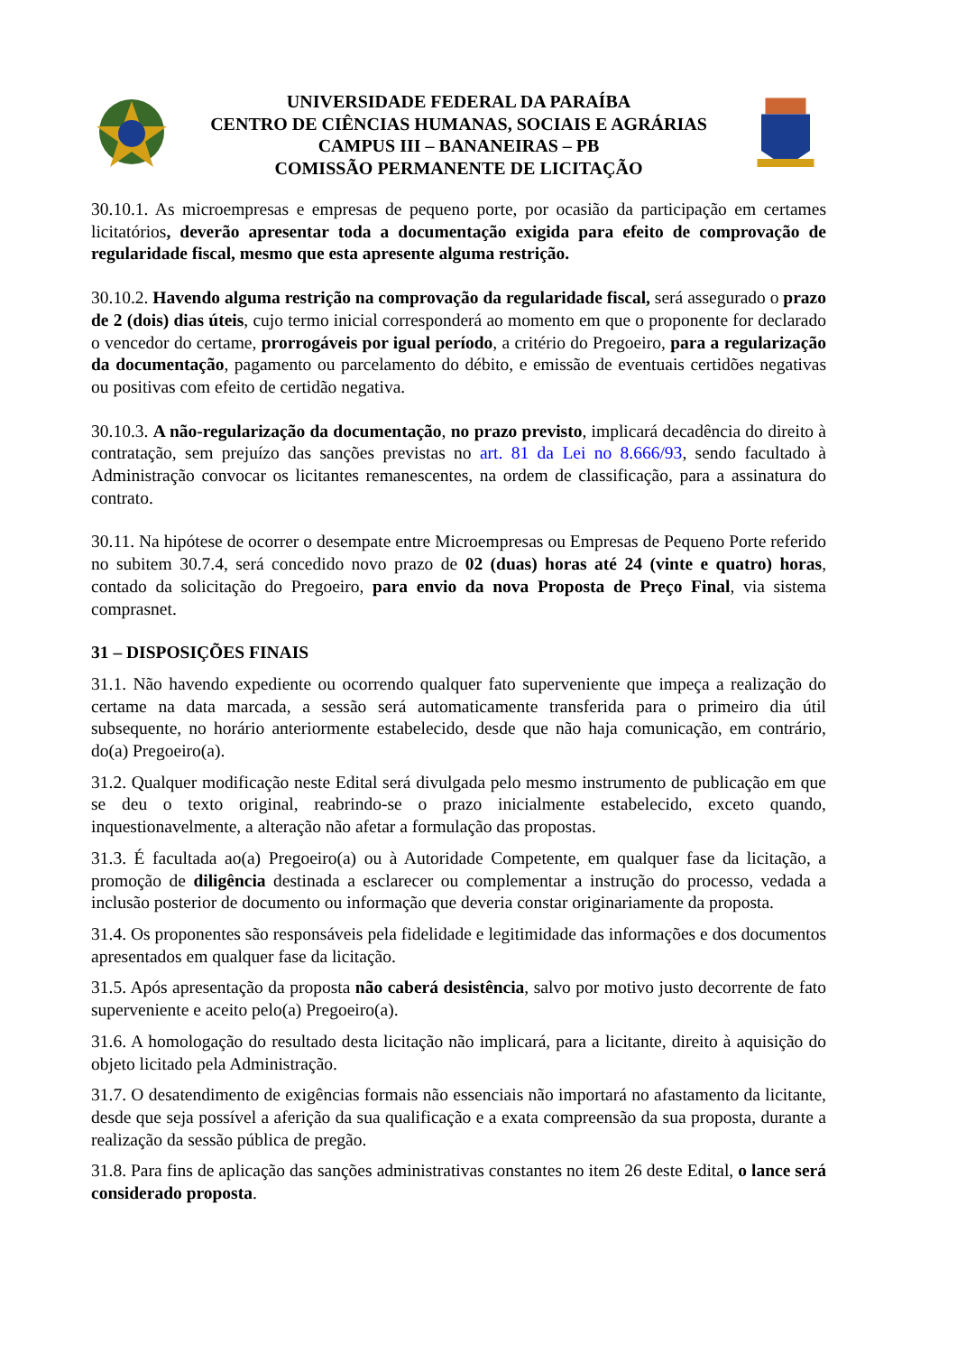UNIVERSIDADE FEDERAL DA PARAÍBA
CENTRO DE CIÊNCIAS HUMANAS, SOCIAIS E AGRÁRIAS
CAMPUS III – BANANEIRAS – PB
COMISSÃO PERMANENTE DE LICITAÇÃO
30.10.1. As microempresas e empresas de pequeno porte, por ocasião da participação em certames licitatórios, deverão apresentar toda a documentação exigida para efeito de comprovação de regularidade fiscal, mesmo que esta apresente alguma restrição.
30.10.2. Havendo alguma restrição na comprovação da regularidade fiscal, será assegurado o prazo de 2 (dois) dias úteis, cujo termo inicial corresponderá ao momento em que o proponente for declarado o vencedor do certame, prorrogáveis por igual período, a critério do Pregoeiro, para a regularização da documentação, pagamento ou parcelamento do débito, e emissão de eventuais certidões negativas ou positivas com efeito de certidão negativa.
30.10.3. A não-regularização da documentação, no prazo previsto, implicará decadência do direito à contratação, sem prejuízo das sanções previstas no art. 81 da Lei no 8.666/93, sendo facultado à Administração convocar os licitantes remanescentes, na ordem de classificação, para a assinatura do contrato.
30.11. Na hipótese de ocorrer o desempate entre Microempresas ou Empresas de Pequeno Porte referido no subitem 30.7.4, será concedido novo prazo de 02 (duas) horas até 24 (vinte e quatro) horas, contado da solicitação do Pregoeiro, para envio da nova Proposta de Preço Final, via sistema comprasnet.
31 – DISPOSIÇÕES FINAIS
31.1. Não havendo expediente ou ocorrendo qualquer fato superveniente que impeça a realização do certame na data marcada, a sessão será automaticamente transferida para o primeiro dia útil subsequente, no horário anteriormente estabelecido, desde que não haja comunicação, em contrário, do(a) Pregoeiro(a).
31.2. Qualquer modificação neste Edital será divulgada pelo mesmo instrumento de publicação em que se deu o texto original, reabrindo-se o prazo inicialmente estabelecido, exceto quando, inquestionavelmente, a alteração não afetar a formulação das propostas.
31.3. É facultada ao(a) Pregoeiro(a) ou à Autoridade Competente, em qualquer fase da licitação, a promoção de diligência destinada a esclarecer ou complementar a instrução do processo, vedada a inclusão posterior de documento ou informação que deveria constar originariamente da proposta.
31.4. Os proponentes são responsáveis pela fidelidade e legitimidade das informações e dos documentos apresentados em qualquer fase da licitação.
31.5. Após apresentação da proposta não caberá desistência, salvo por motivo justo decorrente de fato superveniente e aceito pelo(a) Pregoeiro(a).
31.6. A homologação do resultado desta licitação não implicará, para a licitante, direito à aquisição do objeto licitado pela Administração.
31.7. O desatendimento de exigências formais não essenciais não importará no afastamento da licitante, desde que seja possível a aferição da sua qualificação e a exata compreensão da sua proposta, durante a realização da sessão pública de pregão.
31.8. Para fins de aplicação das sanções administrativas constantes no item 26 deste Edital, o lance será considerado proposta.